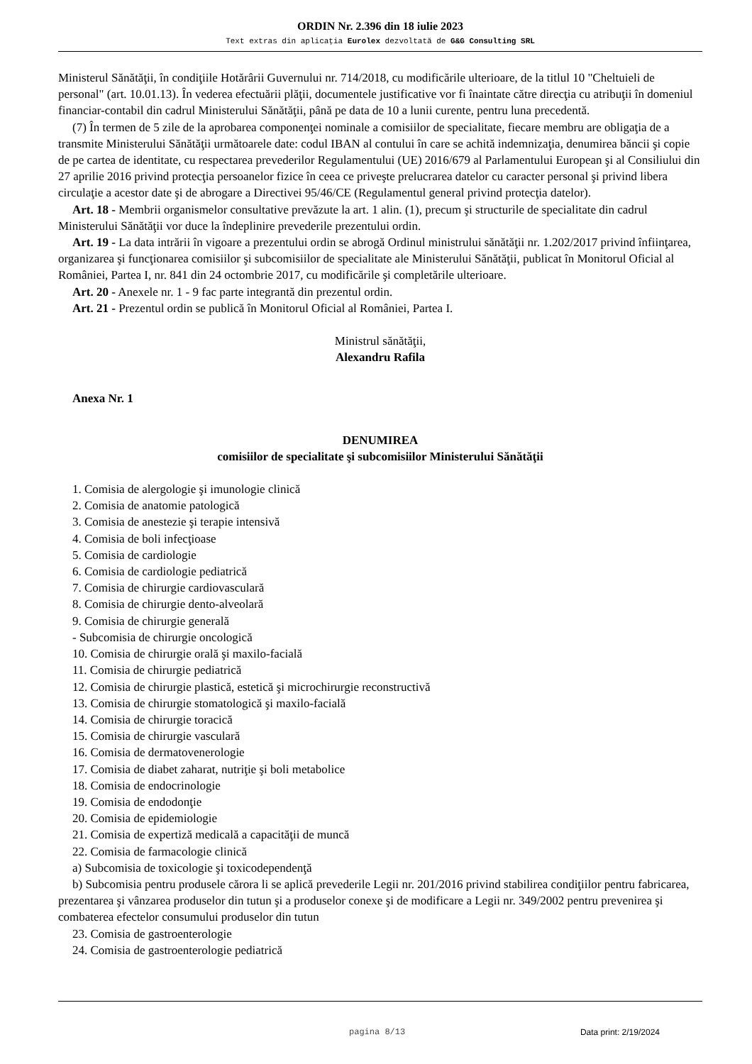ORDIN Nr. 2.396 din 18 iulie 2023
Text extras din aplicaţia Eurolex dezvoltată de G&G Consulting SRL
Ministerul Sănătăţii, în condiţiile Hotărârii Guvernului nr. 714/2018, cu modificările ulterioare, de la titlul 10 "Cheltuieli de personal" (art. 10.01.13). În vederea efectuării plăţii, documentele justificative vor fi înaintate către direcţia cu atribuţii în domeniul financiar-contabil din cadrul Ministerului Sănătăţii, până pe data de 10 a lunii curente, pentru luna precedentă.
(7) În termen de 5 zile de la aprobarea componenţei nominale a comisiilor de specialitate, fiecare membru are obligaţia de a transmite Ministerului Sănătăţii următoarele date: codul IBAN al contului în care se achită indemnizaţia, denumirea băncii şi copie de pe cartea de identitate, cu respectarea prevederilor Regulamentului (UE) 2016/679 al Parlamentului European şi al Consiliului din 27 aprilie 2016 privind protecţia persoanelor fizice în ceea ce priveşte prelucrarea datelor cu caracter personal şi privind libera circulaţie a acestor date şi de abrogare a Directivei 95/46/CE (Regulamentul general privind protecţia datelor).
Art. 18 - Membrii organismelor consultative prevăzute la art. 1 alin. (1), precum şi structurile de specialitate din cadrul Ministerului Sănătăţii vor duce la îndeplinire prevederile prezentului ordin.
Art. 19 - La data intrării în vigoare a prezentului ordin se abrogă Ordinul ministrului sănătăţii nr. 1.202/2017 privind înfiinţarea, organizarea şi funcţionarea comisiilor şi subcomisiilor de specialitate ale Ministerului Sănătăţii, publicat în Monitorul Oficial al României, Partea I, nr. 841 din 24 octombrie 2017, cu modificările şi completările ulterioare.
Art. 20 - Anexele nr. 1 - 9 fac parte integrantă din prezentul ordin.
Art. 21 - Prezentul ordin se publică în Monitorul Oficial al României, Partea I.
Ministrul sănătăţii,
Alexandru Rafila
Anexa Nr. 1
DENUMIREA
comisiilor de specialitate şi subcomisiilor Ministerului Sănătăţii
1. Comisia de alergologie şi imunologie clinică
2. Comisia de anatomie patologică
3. Comisia de anestezie şi terapie intensivă
4. Comisia de boli infecţioase
5. Comisia de cardiologie
6. Comisia de cardiologie pediatrică
7. Comisia de chirurgie cardiovasculară
8. Comisia de chirurgie dento-alveolară
9. Comisia de chirurgie generală
- Subcomisia de chirurgie oncologică
10. Comisia de chirurgie orală şi maxilo-facială
11. Comisia de chirurgie pediatrică
12. Comisia de chirurgie plastică, estetică şi microchirurgie reconstructivă
13. Comisia de chirurgie stomatologică şi maxilo-facială
14. Comisia de chirurgie toracică
15. Comisia de chirurgie vasculară
16. Comisia de dermatovenerologie
17. Comisia de diabet zaharat, nutriţie şi boli metabolice
18. Comisia de endocrinologie
19. Comisia de endodonţie
20. Comisia de epidemiologie
21. Comisia de expertiză medicală a capacităţii de muncă
22. Comisia de farmacologie clinică
a) Subcomisia de toxicologie şi toxicodependenţă
b) Subcomisia pentru produsele cărora li se aplică prevederile Legii nr. 201/2016 privind stabilirea condiţiilor pentru fabricarea, prezentarea şi vânzarea produselor din tutun şi a produselor conexe şi de modificare a Legii nr. 349/2002 pentru prevenirea şi combaterea efectelor consumului produselor din tutun
23. Comisia de gastroenterologie
24. Comisia de gastroenterologie pediatrică
pagina 8/13 Data print: 2/19/2024